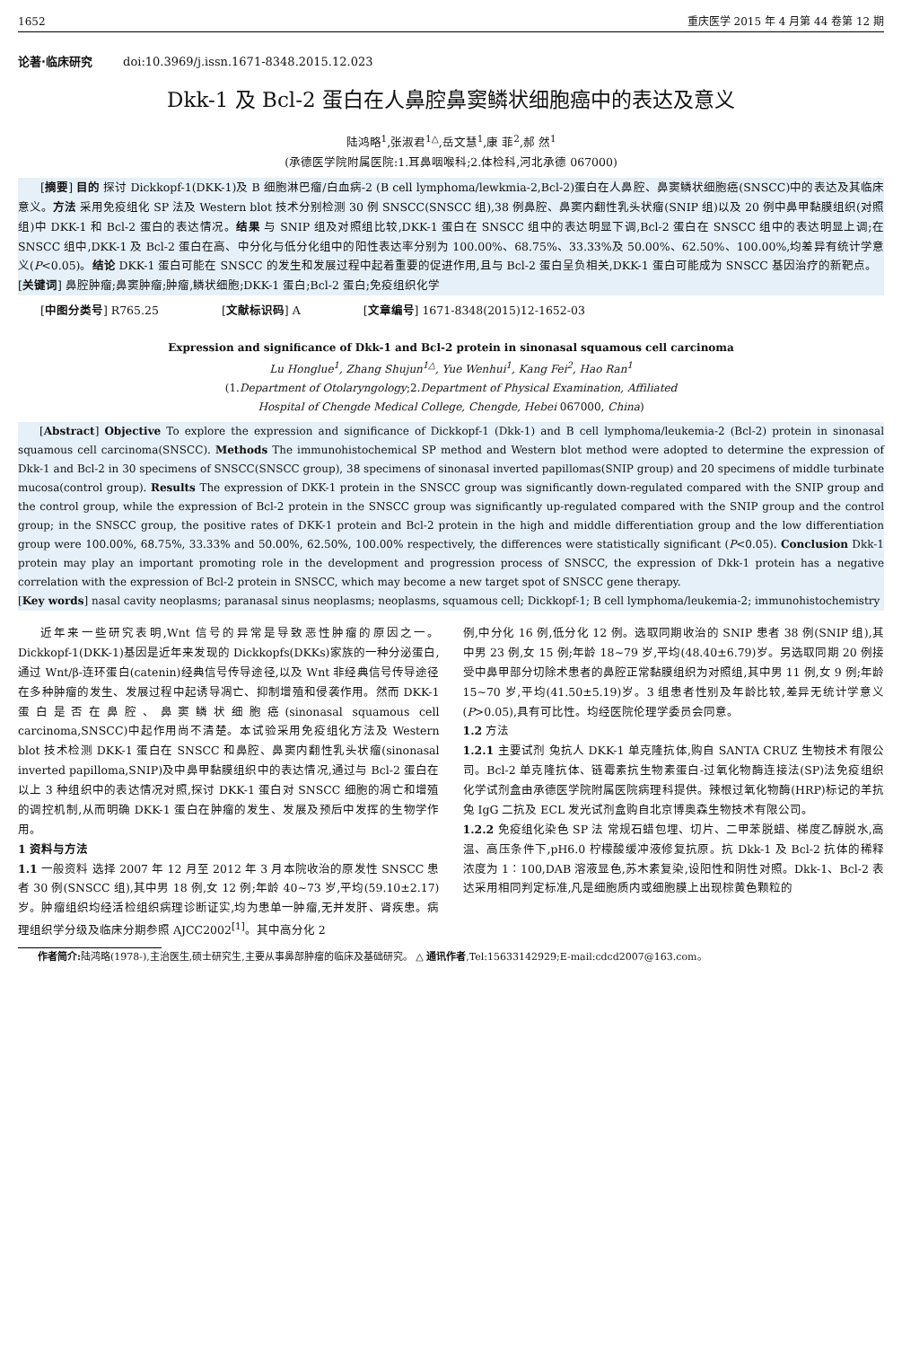1652 重庆医学 2015 年 4 月第 44 卷第 12 期
论著·临床研究 doi:10.3969/j.issn.1671-8348.2015.12.023
Dkk-1 及 Bcl-2 蛋白在人鼻腔鼻窦鳞状细胞癌中的表达及意义
陆鸿略<sup>1</sup>,张淑君<sup>1△</sup>,岳文慧<sup>1</sup>,康 菲<sup>2</sup>,郝 然<sup>1</sup>
(承德医学院附属医院:1.耳鼻咽喉科;2.体检科,河北承德 067000)
[摘要] 目的 探讨 Dickkopf-1(DKK-1)及 B 细胞淋巴瘤/白血病-2 (B cell lymphoma/lewkmia-2,Bcl-2)蛋白在人鼻腔、鼻窦鳞状细胞癌(SNSCC)中的表达及其临床意义。方法 采用免疫组化 SP 法及 Western blot 技术分别检测 30 例 SNSCC(SNSCC 组),38 例鼻腔、鼻窦内翻性乳头状瘤(SNIP 组)以及 20 例中鼻甲黏膜组织(对照组)中 DKK-1 和 Bcl-2 蛋白的表达情况。结果 与 SNIP 组及对照组比较,DKK-1 蛋白在 SNSCC 组中的表达明显下调,Bcl-2 蛋白在 SNSCC 组中的表达明显上调;在 SNSCC 组中,DKK-1 及 Bcl-2 蛋白在高、中分化与低分化组中的阳性表达率分别为 100.00%、68.75%、33.33%及 50.00%、62.50%、100.00%,均差异有统计学意义(P<0.05)。结论 DKK-1 蛋白可能在 SNSCC 的发生和发展过程中起着重要的促进作用,且与 Bcl-2 蛋白呈负相关,DKK-1 蛋白可能成为 SNSCC 基因治疗的新靶点。
[关键词] 鼻腔肿瘤;鼻窦肿瘤;肿瘤,鳞状细胞;DKK-1 蛋白;Bcl-2 蛋白;免疫组织化学
[中图分类号] R765.25 [文献标识码] A [文章编号] 1671-8348(2015)12-1652-03
Expression and significance of Dkk-1 and Bcl-2 protein in sinonasal squamous cell carcinoma
Lu Honglue<sup>1</sup>, Zhang Shujun<sup>1△</sup>, Yue Wenhui<sup>1</sup>, Kang Fei<sup>2</sup>, Hao Ran<sup>1</sup>
(1.Department of Otolaryngology;2.Department of Physical Examination, Affiliated
Hospital of Chengde Medical College, Chengde, Hebei 067000, China)
[Abstract] Objective To explore the expression and significance of Dickkopf-1 (Dkk-1) and B cell lymphoma/leukemia-2 (Bcl-2) protein in sinonasal squamous cell carcinoma(SNSCC). Methods The immunohistochemical SP method and Western blot method were adopted to determine the expression of Dkk-1 and Bcl-2 in 30 specimens of SNSCC(SNSCC group), 38 specimens of sinonasal inverted papillomas(SNIP group) and 20 specimens of middle turbinate mucosa(control group). Results The expression of DKK-1 protein in the SNSCC group was significantly down-regulated compared with the SNIP group and the control group, while the expression of Bcl-2 protein in the SNSCC group was significantly up-regulated compared with the SNIP group and the control group; in the SNSCC group, the positive rates of DKK-1 protein and Bcl-2 protein in the high and middle differentiation group and the low differentiation group were 100.00%, 68.75%, 33.33% and 50.00%, 62.50%, 100.00% respectively, the differences were statistically significant (P<0.05). Conclusion Dkk-1 protein may play an important promoting role in the development and progression process of SNSCC, the expression of Dkk-1 protein has a negative correlation with the expression of Bcl-2 protein in SNSCC, which may become a new target spot of SNSCC gene therapy.
[Key words] nasal cavity neoplasms; paranasal sinus neoplasms; neoplasms, squamous cell; Dickkopf-1; B cell lymphoma/leukemia-2; immunohistochemistry
近年来一些研究表明,Wnt 信号的异常是导致恶性肿瘤的原因之一。Dickkopf-1(DKK-1)基因是近年来发现的 Dickkopfs(DKKs)家族的一种分泌蛋白,通过 Wnt/β-连环蛋白(catenin)经典信号传导途径,以及 Wnt 非经典信号传导途径在多种肿瘤的发生、发展过程中起诱导凋亡、抑制增殖和侵袭作用。然而 DKK-1 蛋白是否在鼻腔、鼻窦鳞状细胞癌(sinonasal squamous cell carcinoma,SNSCC)中起作用尚不清楚。本试验采用免疫组化方法及 Western blot 技术检测 DKK-1 蛋白在 SNSCC 和鼻腔、鼻窦内翻性乳头状瘤(sinonasal inverted papilloma,SNIP)及中鼻甲黏膜组织中的表达情况,通过与 Bcl-2 蛋白在以上 3 种组织中的表达情况对照,探讨 DKK-1 蛋白对 SNSCC 细胞的凋亡和增殖的调控机制,从而明确 DKK-1 蛋白在肿瘤的发生、发展及预后中发挥的生物学作用。
1 资料与方法
1.1 一般资料 选择 2007 年 12 月至 2012 年 3 月本院收治的原发性 SNSCC 患者 30 例(SNSCC 组),其中男 18 例,女 12 例;年龄 40~73 岁,平均(59.10±2.17)岁。肿瘤组织均经活检组织病理诊断证实,均为患单一肿瘤,无并发肝、肾疾患。病理组织学分级及临床分期参照 AJCC2002<sup>[1]</sup>。其中高分化 2
例,中分化 16 例,低分化 12 例。选取同期收治的 SNIP 患者 38 例(SNIP 组),其中男 23 例,女 15 例;年龄 18~79 岁,平均(48.40±6.79)岁。另选取同期 20 例接受中鼻甲部分切除术患者的鼻腔正常黏膜组织为对照组,其中男 11 例,女 9 例;年龄 15~70 岁,平均(41.50±5.19)岁。3 组患者性别及年龄比较,差异无统计学意义(P>0.05),具有可比性。均经医院伦理学委员会同意。
1.2 方法
1.2.1 主要试剂 兔抗人 DKK-1 单克隆抗体,购自 SANTA CRUZ 生物技术有限公司。Bcl-2 单克隆抗体、链霉素抗生物素蛋白-过氧化物酶连接法(SP)法免疫组织化学试剂盒由承德医学院附属医院病理科提供。辣根过氧化物酶(HRP)标记的羊抗兔 IgG 二抗及 ECL 发光试剂盒购自北京博奥森生物技术有限公司。
1.2.2 免疫组化染色 SP 法 常规石蜡包埋、切片、二甲苯脱蜡、梯度乙醇脱水,高温、高压条件下,pH6.0 柠檬酸缓冲液修复抗原。抗 Dkk-1 及 Bcl-2 抗体的稀释浓度为 1∶100,DAB 溶液显色,苏木素复染,设阳性和阴性对照。Dkk-1、Bcl-2 表达采用相同判定标准,凡是细胞质内或细胞膜上出现棕黄色颗粒的
作者简介: 陆鸿略(1978-),主治医生,硕士研究生,主要从事鼻部肿瘤的临床及基础研究。 △ 通讯作者,Tel:15633142929;E-mail:cdcd2007@163.com。